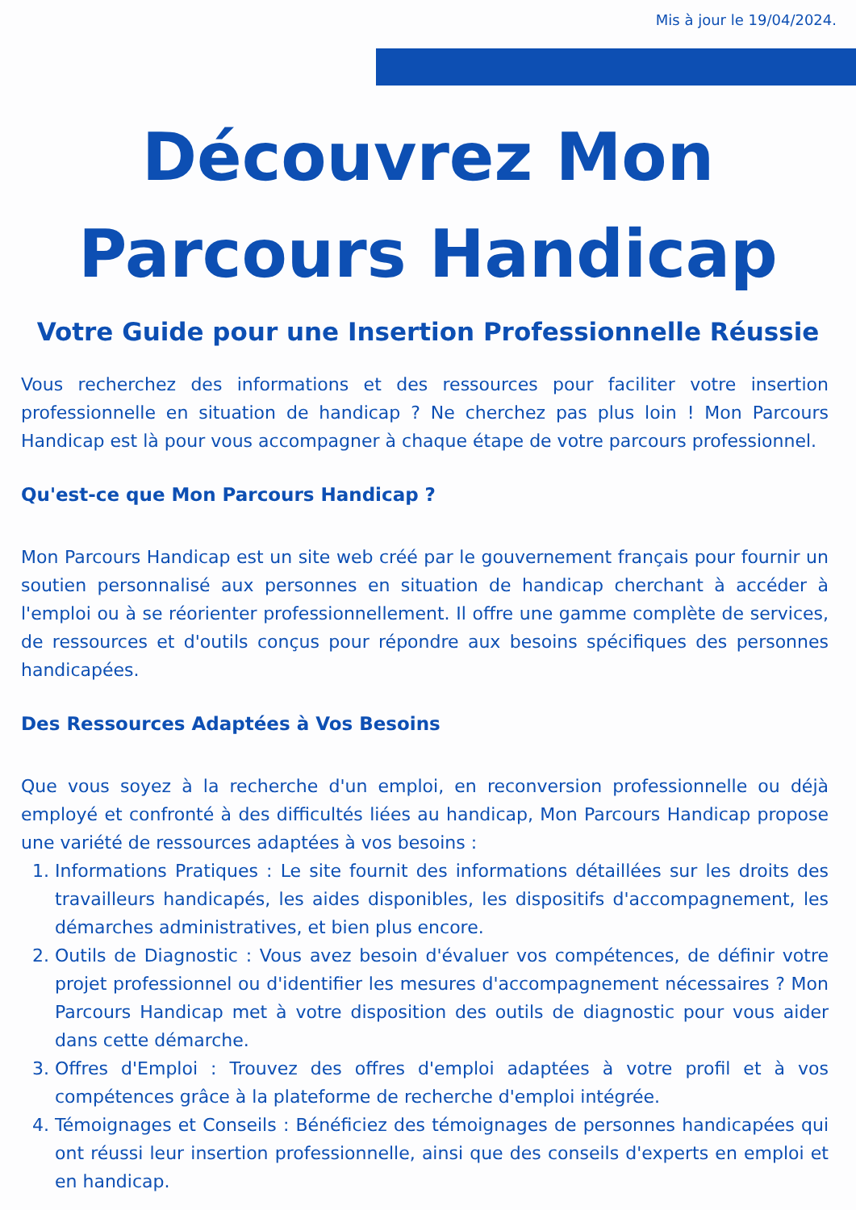Mis à jour le 19/04/2024.
Découvrez Mon
Parcours Handicap
Votre Guide pour une Insertion Professionnelle Réussie
Vous recherchez des informations et des ressources pour faciliter votre insertion professionnelle en situation de handicap ? Ne cherchez pas plus loin ! Mon Parcours Handicap est là pour vous accompagner à chaque étape de votre parcours professionnel.
Qu'est-ce que Mon Parcours Handicap ?
Mon Parcours Handicap est un site web créé par le gouvernement français pour fournir un soutien personnalisé aux personnes en situation de handicap cherchant à accéder à l'emploi ou à se réorienter professionnellement. Il offre une gamme complète de services, de ressources et d'outils conçus pour répondre aux besoins spécifiques des personnes handicapées.
Des Ressources Adaptées à Vos Besoins
Que vous soyez à la recherche d'un emploi, en reconversion professionnelle ou déjà employé et confronté à des difficultés liées au handicap, Mon Parcours Handicap propose une variété de ressources adaptées à vos besoins :
1. Informations Pratiques : Le site fournit des informations détaillées sur les droits des travailleurs handicapés, les aides disponibles, les dispositifs d'accompagnement, les démarches administratives, et bien plus encore.
2. Outils de Diagnostic : Vous avez besoin d'évaluer vos compétences, de définir votre projet professionnel ou d'identifier les mesures d'accompagnement nécessaires ? Mon Parcours Handicap met à votre disposition des outils de diagnostic pour vous aider dans cette démarche.
3. Offres d'Emploi : Trouvez des offres d'emploi adaptées à votre profil et à vos compétences grâce à la plateforme de recherche d'emploi intégrée.
4. Témoignages et Conseils : Bénéficiez des témoignages de personnes handicapées qui ont réussi leur insertion professionnelle, ainsi que des conseils d'experts en emploi et en handicap.